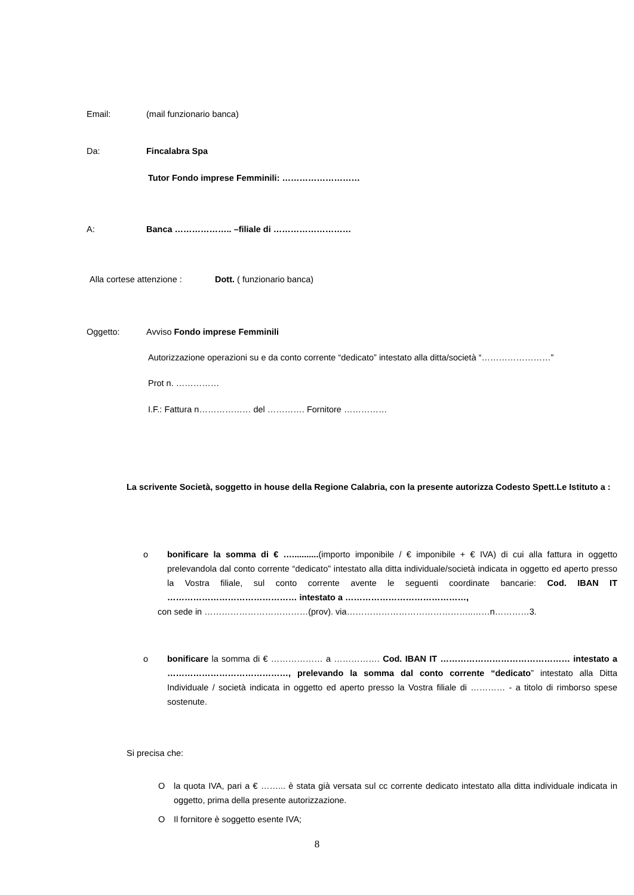Email: (mail funzionario banca)
Da: Fincalabra Spa
Tutor Fondo imprese Femminili: ………………………
A: Banca ……………….. –filiale di ………………………
Alla cortese attenzione : Dott. ( funzionario banca)
Oggetto: Avviso Fondo imprese Femminili
Autorizzazione operazioni su e da conto corrente “dedicato” intestato alla ditta/società “……………………”
Prot n. ……………
I.F.: Fattura n……………… del …………. Fornitore ……………
La scrivente Società, soggetto in house della Regione Calabria, con la presente autorizza Codesto Spett.Le Istituto a :
o bonificare la somma di € …...........(importo imponibile / € imponibile + € IVA) di cui alla fattura in oggetto prelevandola dal conto corrente “dedicato” intestato alla ditta individuale/società indicata in oggetto ed aperto presso la Vostra filiale, sul conto corrente avente le seguenti coordinate bancarie: Cod. IBAN IT ……………………………………… intestato a ……………………………………,
con sede in ………………………………(prov). via……………………………………..……n…………3.
o bonificare la somma di € ……………… a ……………. Cod. IBAN IT ……………………………………… intestato a ……………………………………, prelevando la somma dal conto corrente “dedicato” intestato alla Ditta Individuale / società indicata in oggetto ed aperto presso la Vostra filiale di ………… - a titolo di rimborso spese sostenute.
Si precisa che:
O la quota IVA, pari a € ……... è stata già versata sul cc corrente dedicato intestato alla ditta individuale indicata in oggetto, prima della presente autorizzazione.
O Il fornitore è soggetto esente IVA;
8